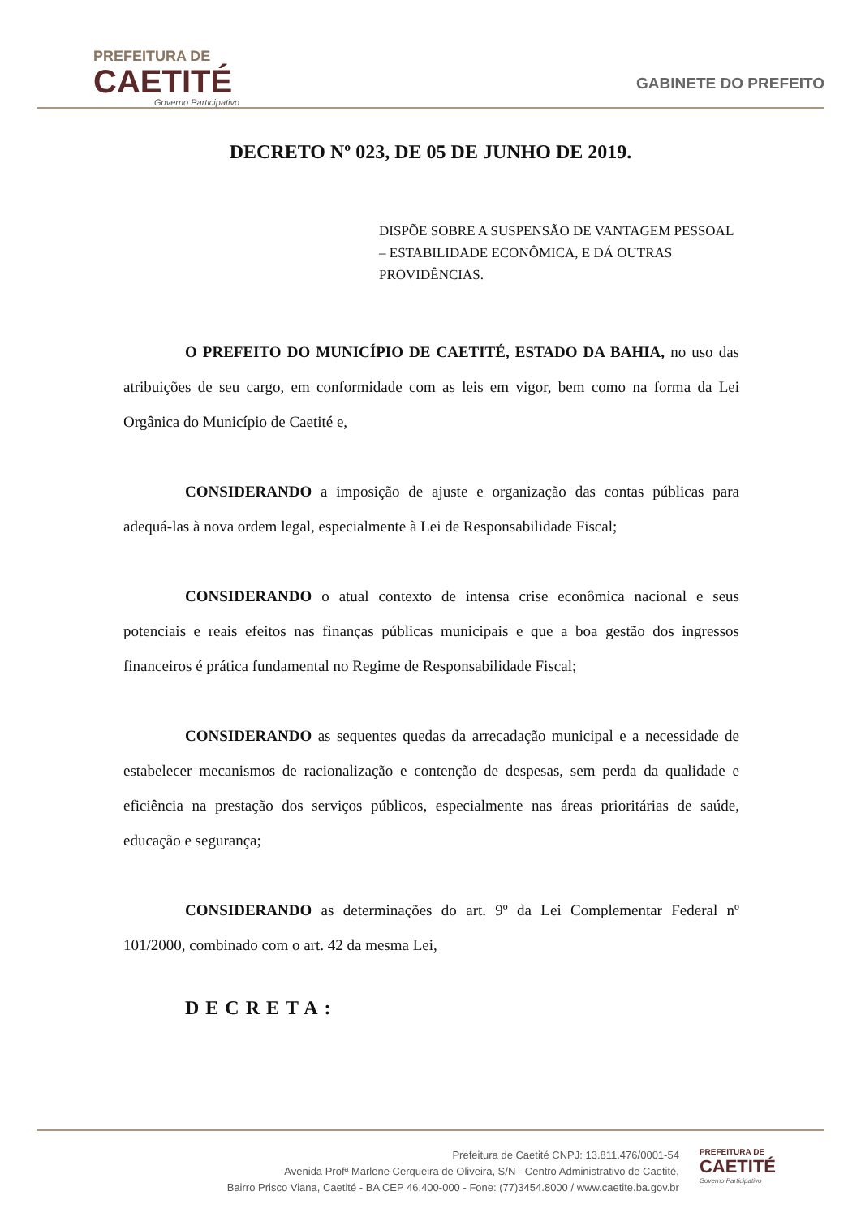PREFEITURA DE
CAETITÉ
Governo Participativo
GABINETE DO PREFEITO
DECRETO Nº 023, DE 05 DE JUNHO DE 2019.
DISPÕE SOBRE A SUSPENSÃO DE VANTAGEM PESSOAL – ESTABILIDADE ECONÔMICA, E DÁ OUTRAS PROVIDÊNCIAS.
O PREFEITO DO MUNICÍPIO DE CAETITÉ, ESTADO DA BAHIA, no uso das atribuições de seu cargo, em conformidade com as leis em vigor, bem como na forma da Lei Orgânica do Município de Caetité e,
CONSIDERANDO a imposição de ajuste e organização das contas públicas para adequá-las à nova ordem legal, especialmente à Lei de Responsabilidade Fiscal;
CONSIDERANDO o atual contexto de intensa crise econômica nacional e seus potenciais e reais efeitos nas finanças públicas municipais e que a boa gestão dos ingressos financeiros é prática fundamental no Regime de Responsabilidade Fiscal;
CONSIDERANDO as sequentes quedas da arrecadação municipal e a necessidade de estabelecer mecanismos de racionalização e contenção de despesas, sem perda da qualidade e eficiência na prestação dos serviços públicos, especialmente nas áreas prioritárias de saúde, educação e segurança;
CONSIDERANDO as determinações do art. 9º da Lei Complementar Federal nº 101/2000, combinado com o art. 42 da mesma Lei,
DECRETA:
Prefeitura de Caetité CNPJ: 13.811.476/0001-54
Avenida Profª Marlene Cerqueira de Oliveira, S/N - Centro Administrativo de Caetité,
Bairro Prisco Viana, Caetité - BA CEP 46.400-000 - Fone: (77)3454.8000 / www.caetite.ba.gov.br
PREFEITURA DE
CAETITÉ
Governo Participativo